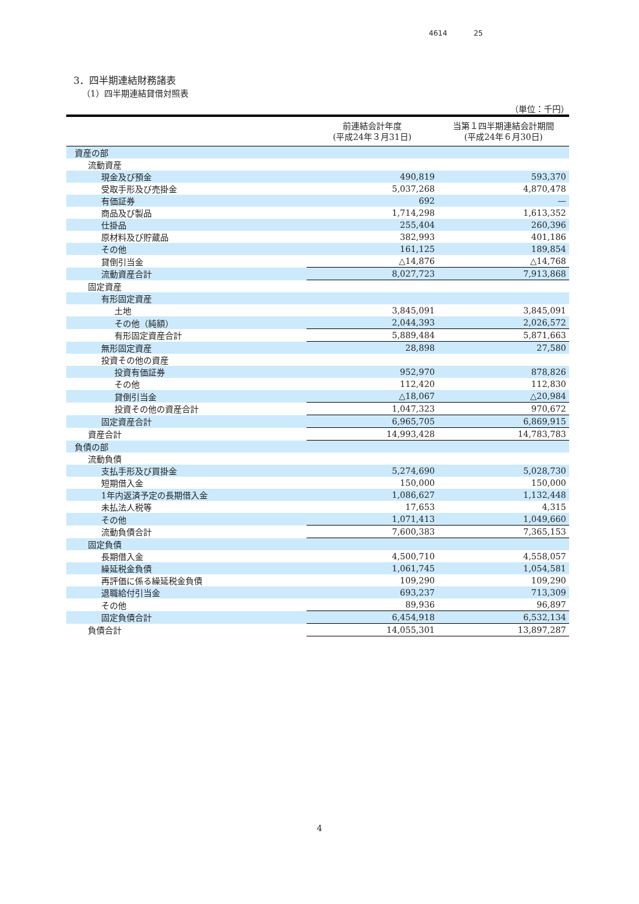4614 25
3．四半期連結財務諸表
（1）四半期連結貸借対照表
（単位：千円）
| | 前連結会計年度 (平成24年３月31日) | 当第１四半期連結会計期間 (平成24年６月30日) |
| --- | --- | --- |
| 資産の部 | | |
| 流動資産 | | |
| 現金及び預金 | 490,819 | 593,370 |
| 受取手形及び売掛金 | 5,037,268 | 4,870,478 |
| 有価証券 | 692 | — |
| 商品及び製品 | 1,714,298 | 1,613,352 |
| 仕掛品 | 255,404 | 260,396 |
| 原材料及び貯蔵品 | 382,993 | 401,186 |
| その他 | 161,125 | 189,854 |
| 貸倒引当金 | △14,876 | △14,768 |
| 流動資産合計 | 8,027,723 | 7,913,868 |
| 固定資産 | | |
| 有形固定資産 | | |
| 土地 | 3,845,091 | 3,845,091 |
| その他（純額） | 2,044,393 | 2,026,572 |
| 有形固定資産合計 | 5,889,484 | 5,871,663 |
| 無形固定資産 | 28,898 | 27,580 |
| 投資その他の資産 | | |
| 投資有価証券 | 952,970 | 878,826 |
| その他 | 112,420 | 112,830 |
| 貸倒引当金 | △18,067 | △20,984 |
| 投資その他の資産合計 | 1,047,323 | 970,672 |
| 固定資産合計 | 6,965,705 | 6,869,915 |
| 資産合計 | 14,993,428 | 14,783,783 |
| 負債の部 | | |
| 流動負債 | | |
| 支払手形及び買掛金 | 5,274,690 | 5,028,730 |
| 短期借入金 | 150,000 | 150,000 |
| 1年内返済予定の長期借入金 | 1,086,627 | 1,132,448 |
| 未払法人税等 | 17,653 | 4,315 |
| その他 | 1,071,413 | 1,049,660 |
| 流動負債合計 | 7,600,383 | 7,365,153 |
| 固定負債 | | |
| 長期借入金 | 4,500,710 | 4,558,057 |
| 繰延税金負債 | 1,061,745 | 1,054,581 |
| 再評価に係る繰延税金負債 | 109,290 | 109,290 |
| 退職給付引当金 | 693,237 | 713,309 |
| その他 | 89,936 | 96,897 |
| 固定負債合計 | 6,454,918 | 6,532,134 |
| 負債合計 | 14,055,301 | 13,897,287 |
4